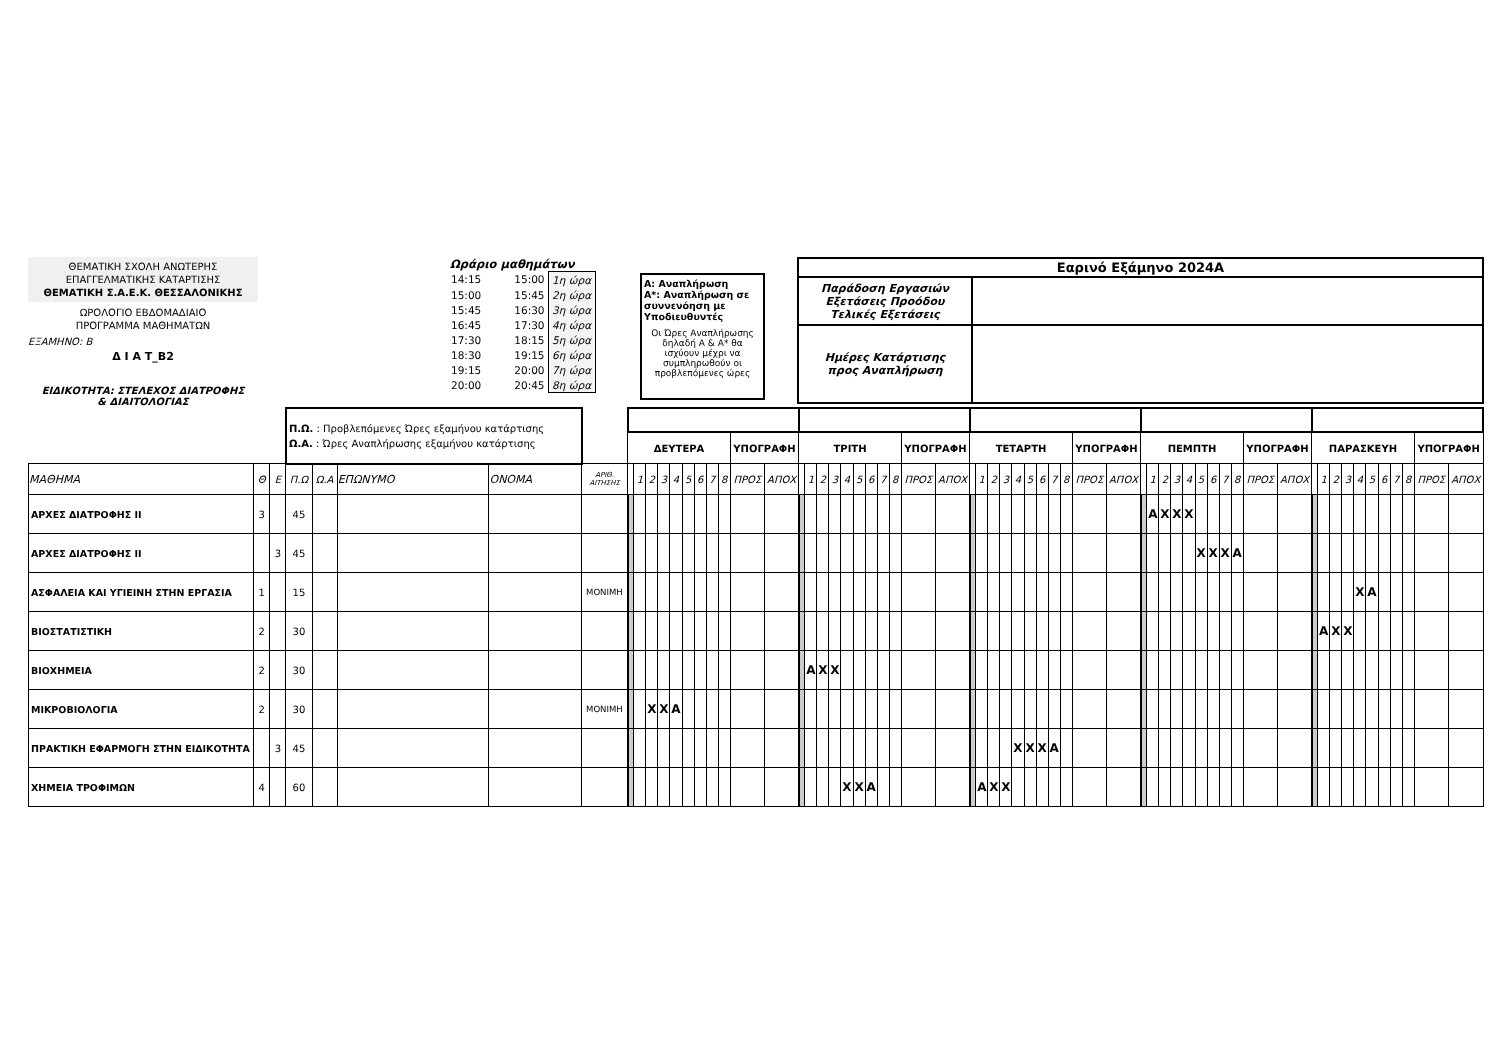ΘΕΜΑΤΙΚΗ ΣΧΟΛΗ ΑΝΩΤΕΡΗΣ
ΕΠΑΓΓΕΛΜΑΤΙΚΗΣ ΚΑΤΑΡΤΙΣΗΣ
ΘΕΜΑΤΙΚΗ Σ.Α.Ε.Κ. ΘΕΣΣΑΛΟΝΙΚΗΣ
ΩΡΟΛΟΓΙΟ ΕΒΔΟΜΑΔΙΑΙΟ
ΠΡΟΓΡΑΜΜΑ ΜΑΘΗΜΑΤΩΝ
ΕΞΑΜΗΝΟ: Β
Δ Ι Α Τ_Β2
ΕΙΔΙΚΟΤΗΤΑ: ΣΤΕΛΕΧΟΣ ΔΙΑΤΡΟΦΗΣ
& ΔΙΑΙΤΟΛΟΓΙΑΣ
Ωράριο μαθημάτων
| 14:15 | 15:00 | 1η ώρα |
| 15:00 | 15:45 | 2η ώρα |
| 15:45 | 16:30 | 3η ώρα |
| 16:45 | 17:30 | 4η ώρα |
| 17:30 | 18:15 | 5η ώρα |
| 18:30 | 19:15 | 6η ώρα |
| 19:15 | 20:00 | 7η ώρα |
| 20:00 | 20:45 | 8η ώρα |
Α: Αναπλήρωση
Α*: Αναπλήρωση σε συννενόηση με Υποδιευθυντές
Οι Ώρες Αναπλήρωσης δηλαδή Α & Α* θα ισχύουν μέχρι να συμπληρωθούν οι προβλεπόμενες ώρες
| Εαρινό Εξάμηνο 2024Α | |
| Παράδοση Εργασιών Εξετάσεις Προόδου Τελικές Εξετάσεις | |
| Ημέρες Κατάρτισης προς Αναπλήρωση | |
| | | | Π.Ω. : Προβλεπόμενες Ώρες εξαμήνου κατάρτισης Ω.Α. : Ώρες Αναπλήρωσης εξαμήνου κατάρτισης | | | | | | | | | | | | | | | | | | | | | | | | | | | | | | | | | | | | | | | | | | | | | | | | | | | | | | | | | | | |
| | | | | | | | | ΔΕΥΤΕΡΑ | | | | | | | | | ΥΠΟΓΡΑΦΗ | | ΤΡΙΤΗ | | | | | | | | | ΥΠΟΓΡΑΦΗ | | ΤΕΤΑΡΤΗ | | | | | | | | | ΥΠΟΓΡΑΦΗ | | ΠΕΜΠΤΗ | | | | | | | | | ΥΠΟΓΡΑΦΗ | | ΠΑΡΑΣΚΕΥΗ | | | | | | | | | ΥΠΟΓΡΑΦΗ | |
| ΜΑΘΗΜΑ | Θ | Ε | Π.Ω | Ω.Α | ΕΠΩΝΥΜΟ | ΟΝΟΜΑ | ΑΡΙΘ. ΑΙΤΗΣΗΣ | | 1 | 2 | 3 | 4 | 5 | 6 | 7 | 8 | ΠΡΟΣ | ΑΠΟΧ | | 1 | 2 | 3 | 4 | 5 | 6 | 7 | 8 | ΠΡΟΣ | ΑΠΟΧ | | 1 | 2 | 3 | 4 | 5 | 6 | 7 | 8 | ΠΡΟΣ | ΑΠΟΧ | | 1 | 2 | 3 | 4 | 5 | 6 | 7 | 8 | ΠΡΟΣ | ΑΠΟΧ | | 1 | 2 | 3 | 4 | 5 | 6 | 7 | 8 | ΠΡΟΣ | ΑΠΟΧ |
| ΑΡΧΕΣ ΔΙΑΤΡΟΦΗΣ ΙΙ | 3 | | 45 | | | | | | | | | | | | | | | | | | | | | | | | | | | | | | | | | | | | | | | A | X | X | X | | | | | | | | | | | | | | | | | |
| ΑΡΧΕΣ ΔΙΑΤΡΟΦΗΣ ΙΙ | | 3 | 45 | | | | | | | | | | | | | | | | | | | | | | | | | | | | | | | | | | | | | | | | | | | X | X | X | A | | | | | | | | | | | | | |
| ΑΣΦΑΛΕΙΑ ΚΑΙ ΥΓΙΕΙΝΗ ΣΤΗΝ ΕΡΓΑΣΙΑ | 1 | | 15 | | | | ΜΟΝΙΜΗ | | | | | | | | | | | | | | | | | | | | | | | | | | | | | | | | | | | | | | | | | | | | | | | | | X | A | | | | | |
| ΒΙΟΣΤΑΤΙΣΤΙΚΗ | 2 | | 30 | | | | | | | | | | | | | | | | | | | | | | | | | | | | | | | | | | | | | | | | | | | | | | | | | | A | X | X | | | | | | | |
| ΒΙΟΧΗΜΕΙΑ | 2 | | 30 | | | | | | | | | | | | | | | | | A | X | X | | | | | | | | | | | | | | | | | | | | | | | | | | | | | | | | | | | | | | | | |
| ΜΙΚΡΟΒΙΟΛΟΓΙΑ | 2 | | 30 | | | | ΜΟΝΙΜΗ | | | X | X | A | | | | | | | | | | | | | | | | | | | | | | | | | | | | | | | | | | | | | | | | | | | | | | | | | | |
| ΠΡΑΚΤΙΚΗ ΕΦΑΡΜΟΓΗ ΣΤΗΝ ΕΙΔΙΚΟΤΗΤΑ | | 3 | 45 | | | | | | | | | | | | | | | | | | | | | | | | | | | | | | | X | X | X | A | | | | | | | | | | | | | | | | | | | | | | | | | |
| ΧΗΜΕΙΑ ΤΡΟΦΙΜΩΝ | 4 | | 60 | | | | | | | | | | | | | | | | | | | | X | X | A | | | | | | A | X | X | | | | | | | | | | | | | | | | | | | | | | | | | | | | | |